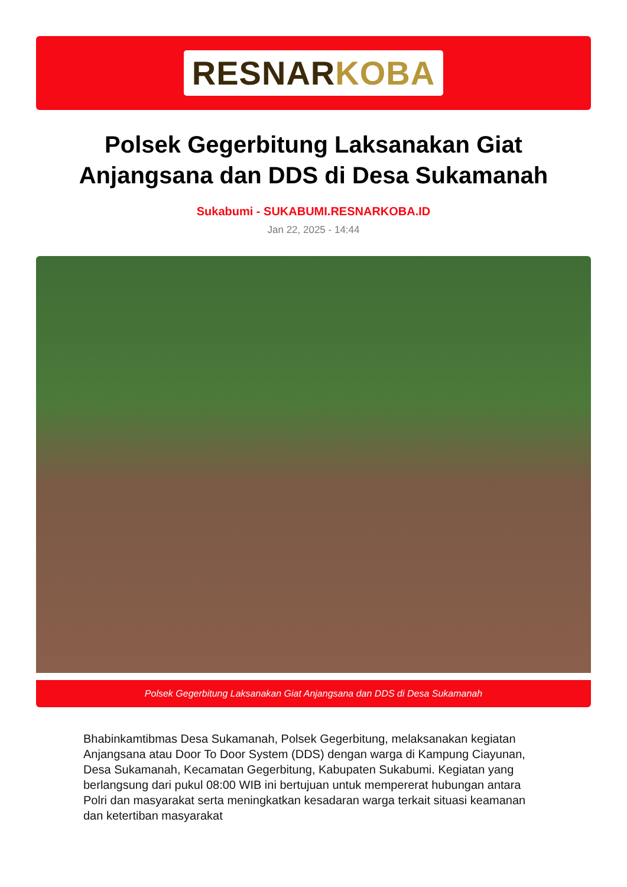RESNARKOBA
Polsek Gegerbitung Laksanakan Giat Anjangsana dan DDS di Desa Sukamanah
Sukabumi - SUKABUMI.RESNARKOBA.ID
Jan 22, 2025 - 14:44
Polsek Gegerbitung Laksanakan Giat Anjangsana dan DDS di Desa Sukamanah
Bhabinkamtibmas Desa Sukamanah, Polsek Gegerbitung, melaksanakan kegiatan Anjangsana atau Door To Door System (DDS) dengan warga di Kampung Ciayunan, Desa Sukamanah, Kecamatan Gegerbitung, Kabupaten Sukabumi. Kegiatan yang berlangsung dari pukul 08:00 WIB ini bertujuan untuk mempererat hubungan antara Polri dan masyarakat serta meningkatkan kesadaran warga terkait situasi keamanan dan ketertiban masyarakat